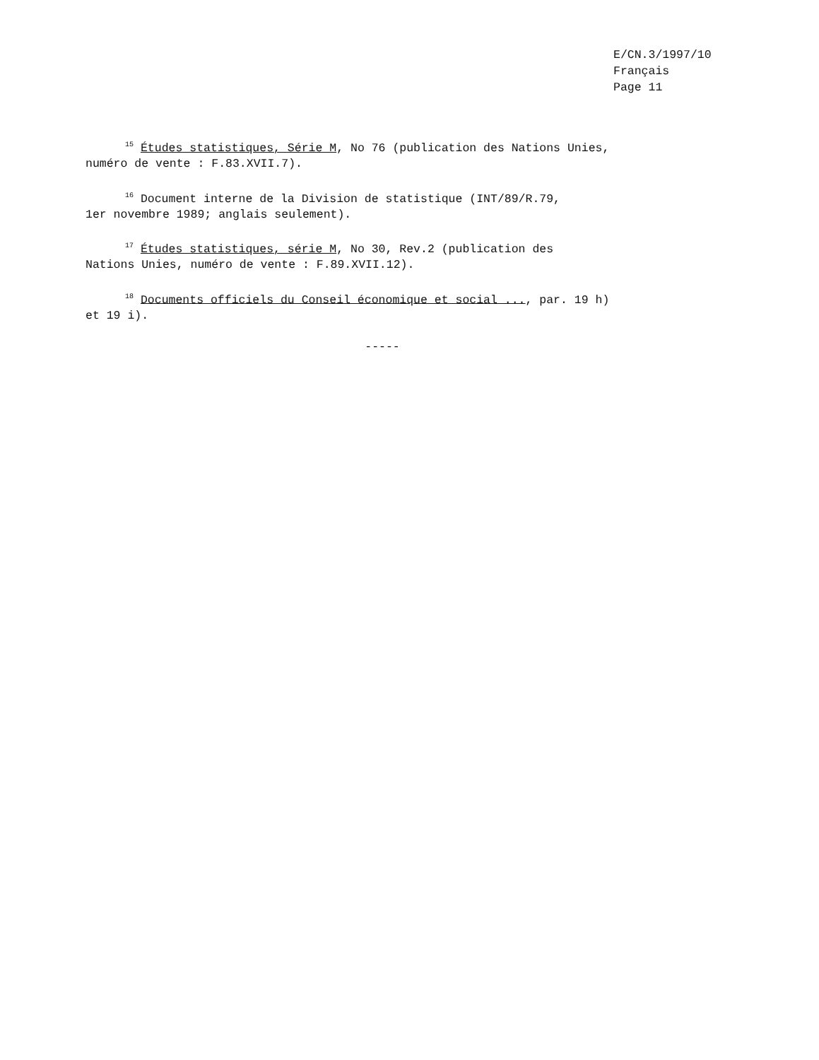E/CN.3/1997/10
Français
Page 11
<sup>15</sup> Études statistiques, Série M, No 76 (publication des Nations Unies,
numéro de vente : F.83.XVII.7).
<sup>16</sup> Document interne de la Division de statistique (INT/89/R.79,
1er novembre 1989; anglais seulement).
<sup>17</sup> Études statistiques, série M, No 30, Rev.2 (publication des
Nations Unies, numéro de vente : F.89.XVII.12).
<sup>18</sup> Documents officiels du Conseil économique et social ..., par. 19 h)
et 19 i).
-----